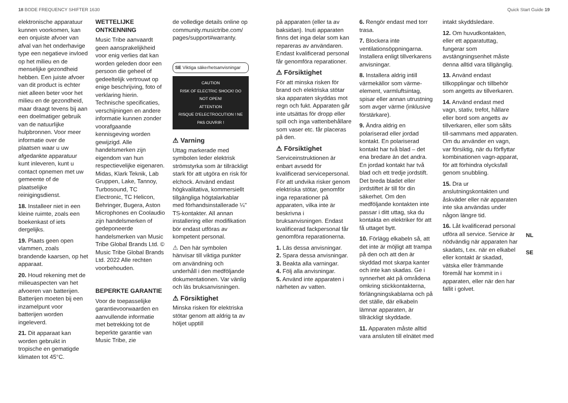18 BODE FREQUENCY SHIFTER 1630 Quick Start Guide 19
elektronische apparatuur kunnen voorkomen, kan een onjuiste afvoer van afval van het onderhavige type een negatieve invloed op het milieu en de menselijke gezondheid hebben. Een juiste afvoer van dit product is echter niet alleen beter voor het milieu en de gezondheid, maar draagt tevens bij aan een doelmatiger gebruik van de natuurlijke hulpbronnen. Voor meer informatie over de plaatsen waar u uw afgedankte apparatuur kunt inleveren, kunt u contact opnemen met uw gemeente of de plaatselijke reinigingsdienst.
18. Installeer niet in een kleine ruimte, zoals een boekenkast of iets dergelijks.
19. Plaats geen open vlammen, zoals brandende kaarsen, op het apparaat.
20. Houd rekening met de milieuaspecten van het afvoeren van batterijen. Batterijen moeten bij een inzamelpunt voor batterijen worden ingeleverd.
21. Dit apparaat kan worden gebruikt in tropische en gematigde klimaten tot 45°C.
WETTELIJKE ONTKENNING
Music Tribe aanvaardt geen aansprakelijkheid voor enig verlies dat kan worden geleden door een persoon die geheel of gedeeltelijk vertrouwt op enige beschrijving, foto of verklaring hierin. Technische specificaties, verschijningen en andere informatie kunnen zonder voorafgaande kennisgeving worden gewijzigd. Alle handelsmerken zijn eigendom van hun respectievelijke eigenaren. Midas, Klark Teknik, Lab Gruppen, Lake, Tannoy, Turbosound, TC Electronic, TC Helicon, Behringer, Bugera, Aston Microphones en Coolaudio zijn handelsmerken of gedeponeerde handelsmerken van Music Tribe Global Brands Ltd. © Music Tribe Global Brands Ltd. 2022 Alle rechten voorbehouden.
BEPERKTE GARANTIE
Voor de toepasselijke garantievoorwaarden en aanvullende informatie met betrekking tot de beperkte garantie van Music Tribe, zie
de volledige details online op community.musictribe.com/ pages/support#warranty.
SE Viktiga säkerhetsanvisningar
CAUTION
RISK OF ELECTRIC SHOCK! DO NOT OPEN!
ATTENTION
RISQUE D'ELECTROCUTION ! NE PAS OUVRIR !
⚠ Varning
Uttag markerade med symbolen leder elektrisk strömstyrka som är tillräckligt stark för att utgöra en risk för elchock. Använd endast högkvalitativa, kommersiellt tillgängliga högtalarkablar med förhandsinstallerade ¼" TS-kontakter. All annan installering eller modifikation bör endast utföras av kompetent personal.
⚠ Den här symbolen hänvisar till viktiga punkter om användning och underhåll i den medföljande dokumentationen. Var vänlig och läs bruksanvisningen.
⚠ Försiktighet
Minska risken för elektriska stötar genom att aldrig ta av höljet upptill
på apparaten (eller ta av baksidan). Inuti apparaten finns det inga delar som kan repareras av användaren. Endast kvalificerad personal får genomföra reparationer.
⚠ Försiktighet
För att minska risken för brand och elektriska stötar ska apparaten skyddas mot regn och fukt. Apparaten går inte utsättas för dropp eller spill och inga vattenbehållare som vaser etc. får placeras på den.
⚠ Försiktighet
Serviceinstruktionen är enbart avsedd för kvalificerad servicepersonal. För att undvika risker genom elektriska stötar, genomför inga reparationer på apparaten, vilka inte är beskrivna i bruksanvisningen. Endast kvalificerad fackpersonal får genomföra reparationerna.
1. Läs dessa anvisningar.
2. Spara dessa anvisningar.
3. Beakta alla varningar.
4. Följ alla anvisningar.
5. Använd inte apparaten i närheten av vatten.
6. Rengör endast med torr trasa.
7. Blockera inte ventilationsöppningarna. Installera enligt tillverkarens anvisningar.
8. Installera aldrig intill värmekällor som värme-element, varmluftsintag, spisar eller annan utrustning som avger värme (inklusive förstärkare).
9. Ändra aldrig en polariserad eller jordad kontakt. En polariserad kontakt har två blad – det ena bredare än det andra. En jordad kontakt har två blad och ett tredje jordstift. Det breda bladet eller jordstiftet är till för din säkerhet. Om den medföljande kontakten inte passar i ditt uttag, ska du kontakta en elektriker för att få uttaget bytt.
10. Förlägg elkabeln så, att det inte är möjligt att trampa på den och att den är skyddad mot skarpa kanter och inte kan skadas. Ge i synnerhet akt på områdena omkring stickkontakterna, förlängningskablarna och på det ställe, där elkabeln lämnar apparaten, är tillräckligt skyddade.
11. Apparaten måste alltid vara ansluten till elnätet med
intakt skyddsledare.
12. Om huvudkontakten, eller ett apparatuttag, fungerar som avstängningsenhet måste denna alltid vara tillgänglig.
13. Använd endast tillkopplingar och tillbehör som angetts av tillverkaren.
14. Använd endast med vagn, stativ, trefot, hållare eller bord som angetts av tillverkaren, eller som sålts till-sammans med apparaten. Om du använder en vagn, var försiktig, när du förflyttar kombinationen vagn-apparat, för att förhindra olycksfall genom snubbling.
15. Dra ur anslutningskontakten und åskväder eller när apparaten inte ska användas under någon längre tid.
16. Låt kvalificerad personal utföra all service. Service är nödvändig när apparaten har skadats, t.ex. när en elkabel eller kontakt är skadad, vätska eller främmande föremål har kommit in i apparaten, eller när den har fallit i golvet.
NL
SE